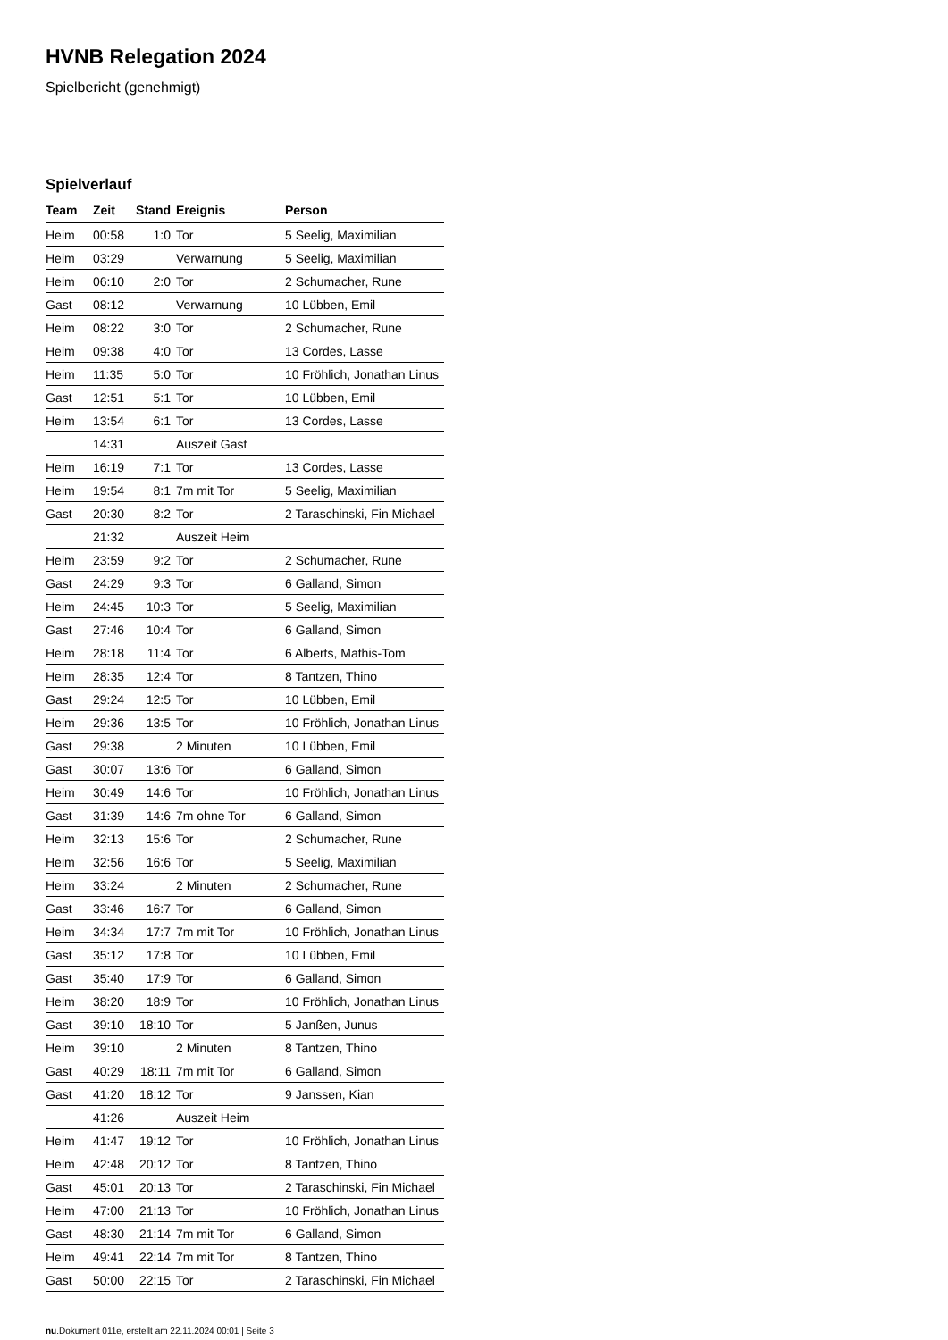HVNB Relegation 2024
Spielbericht (genehmigt)
Spielverlauf
| Team | Zeit | Stand | Ereignis | Person |
| --- | --- | --- | --- | --- |
| Heim | 00:58 | 1:0 | Tor | 5 Seelig, Maximilian |
| Heim | 03:29 | | Verwarnung | 5 Seelig, Maximilian |
| Heim | 06:10 | 2:0 | Tor | 2 Schumacher, Rune |
| Gast | 08:12 | | Verwarnung | 10 Lübben, Emil |
| Heim | 08:22 | 3:0 | Tor | 2 Schumacher, Rune |
| Heim | 09:38 | 4:0 | Tor | 13 Cordes, Lasse |
| Heim | 11:35 | 5:0 | Tor | 10 Fröhlich, Jonathan Linus |
| Gast | 12:51 | 5:1 | Tor | 10 Lübben, Emil |
| Heim | 13:54 | 6:1 | Tor | 13 Cordes, Lasse |
| | 14:31 | | Auszeit Gast | |
| Heim | 16:19 | 7:1 | Tor | 13 Cordes, Lasse |
| Heim | 19:54 | 8:1 | 7m mit Tor | 5 Seelig, Maximilian |
| Gast | 20:30 | 8:2 | Tor | 2 Taraschinski, Fin Michael |
| | 21:32 | | Auszeit Heim | |
| Heim | 23:59 | 9:2 | Tor | 2 Schumacher, Rune |
| Gast | 24:29 | 9:3 | Tor | 6 Galland, Simon |
| Heim | 24:45 | 10:3 | Tor | 5 Seelig, Maximilian |
| Gast | 27:46 | 10:4 | Tor | 6 Galland, Simon |
| Heim | 28:18 | 11:4 | Tor | 6 Alberts, Mathis-Tom |
| Heim | 28:35 | 12:4 | Tor | 8 Tantzen, Thino |
| Gast | 29:24 | 12:5 | Tor | 10 Lübben, Emil |
| Heim | 29:36 | 13:5 | Tor | 10 Fröhlich, Jonathan Linus |
| Gast | 29:38 | | 2 Minuten | 10 Lübben, Emil |
| Gast | 30:07 | 13:6 | Tor | 6 Galland, Simon |
| Heim | 30:49 | 14:6 | Tor | 10 Fröhlich, Jonathan Linus |
| Gast | 31:39 | 14:6 | 7m ohne Tor | 6 Galland, Simon |
| Heim | 32:13 | 15:6 | Tor | 2 Schumacher, Rune |
| Heim | 32:56 | 16:6 | Tor | 5 Seelig, Maximilian |
| Heim | 33:24 | | 2 Minuten | 2 Schumacher, Rune |
| Gast | 33:46 | 16:7 | Tor | 6 Galland, Simon |
| Heim | 34:34 | 17:7 | 7m mit Tor | 10 Fröhlich, Jonathan Linus |
| Gast | 35:12 | 17:8 | Tor | 10 Lübben, Emil |
| Gast | 35:40 | 17:9 | Tor | 6 Galland, Simon |
| Heim | 38:20 | 18:9 | Tor | 10 Fröhlich, Jonathan Linus |
| Gast | 39:10 | 18:10 | Tor | 5 Janßen, Junus |
| Heim | 39:10 | | 2 Minuten | 8 Tantzen, Thino |
| Gast | 40:29 | 18:11 | 7m mit Tor | 6 Galland, Simon |
| Gast | 41:20 | 18:12 | Tor | 9 Janssen, Kian |
| | 41:26 | | Auszeit Heim | |
| Heim | 41:47 | 19:12 | Tor | 10 Fröhlich, Jonathan Linus |
| Heim | 42:48 | 20:12 | Tor | 8 Tantzen, Thino |
| Gast | 45:01 | 20:13 | Tor | 2 Taraschinski, Fin Michael |
| Heim | 47:00 | 21:13 | Tor | 10 Fröhlich, Jonathan Linus |
| Gast | 48:30 | 21:14 | 7m mit Tor | 6 Galland, Simon |
| Heim | 49:41 | 22:14 | 7m mit Tor | 8 Tantzen, Thino |
| Gast | 50:00 | 22:15 | Tor | 2 Taraschinski, Fin Michael |
nu.Dokument 011e, erstellt am 22.11.2024 00:01 | Seite 3